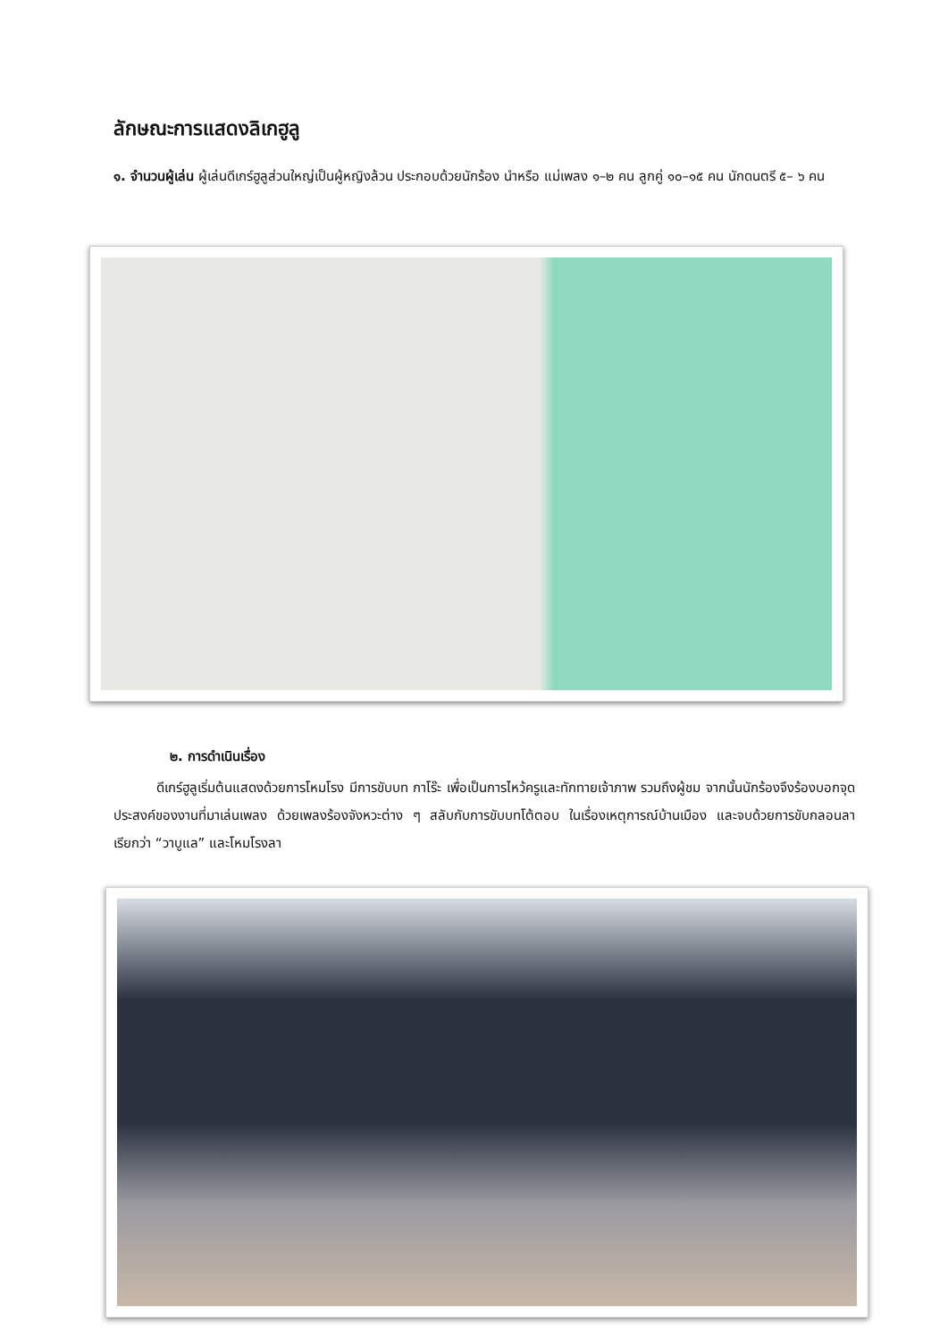ลักษณะการแสดงลิเกฮูลู
๑. จำนวนผู้เล่น ผู้เล่นดีเกร์ฮูลูส่วนใหญ่เป็นผู้หญิงล้วน ประกอบด้วยนักร้อง นำหรือ แม่เพลง ๑–๒ คน ลูกคู่ ๑๐–๑๕ คน นักดนตรี ๕– ๖ คน
๒. การดำเนินเรื่อง
ดีเกร์ฮูลูเริ่มต้นแสดงด้วยการโหมโรง มีการขับบท กาโร๊ะ เพื่อเป็นการไหว้ครูและทักทายเจ้าภาพ รวมถึงผู้ชม จากนั้นนักร้องจึงร้องบอกจุดประสงค์ของงานที่มาเล่นเพลง ด้วยเพลงร้องจังหวะต่าง ๆ สลับกับการขับบทโต้ตอบ ในเรื่องเหตุการณ์บ้านเมือง และจบด้วยการขับกลอนลา เรียกว่า “วาบูแล” และโหมโรงลา